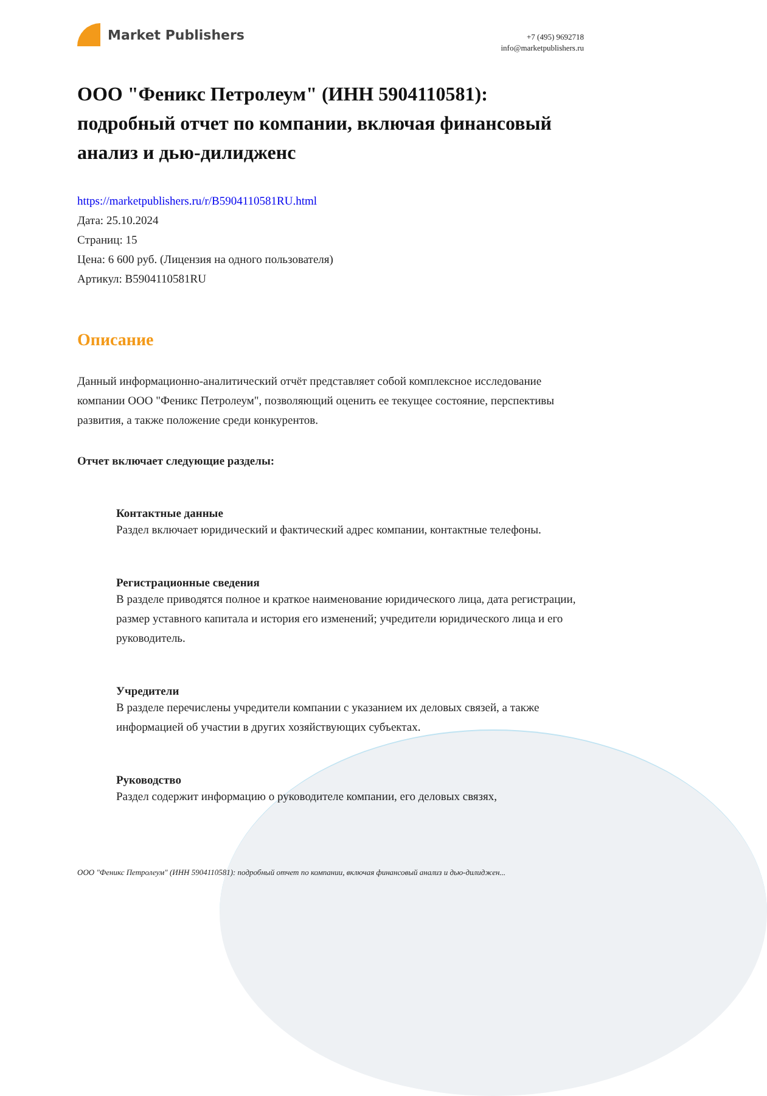Market Publishers
+7 (495) 9692718
info@marketpublishers.ru
ООО "Феникс Петролеум" (ИНН 5904110581): подробный отчет по компании, включая финансовый анализ и дью-дилидженс
https://marketpublishers.ru/r/B5904110581RU.html
Дата: 25.10.2024
Страниц: 15
Цена: 6 600 руб. (Лицензия на одного пользователя)
Артикул: B5904110581RU
Описание
Данный информационно-аналитический отчёт представляет собой комплексное исследование компании ООО "Феникс Петролеум", позволяющий оценить ее текущее состояние, перспективы развития, а также положение среди конкурентов.
Отчет включает следующие разделы:
Контактные данные
Раздел включает юридический и фактический адрес компании, контактные телефоны.
Регистрационные сведения
В разделе приводятся полное и краткое наименование юридического лица, дата регистрации, размер уставного капитала и история его изменений; учредители юридического лица и его руководитель.
Учредители
В разделе перечислены учредители компании с указанием их деловых связей, а также информацией об участии в других хозяйствующих субъектах.
Руководство
Раздел содержит информацию о руководителе компании, его деловых связях,
ООО "Феникс Петролеум" (ИНН 5904110581): подробный отчет по компании, включая финансовый анализ и дью-дилиджен...